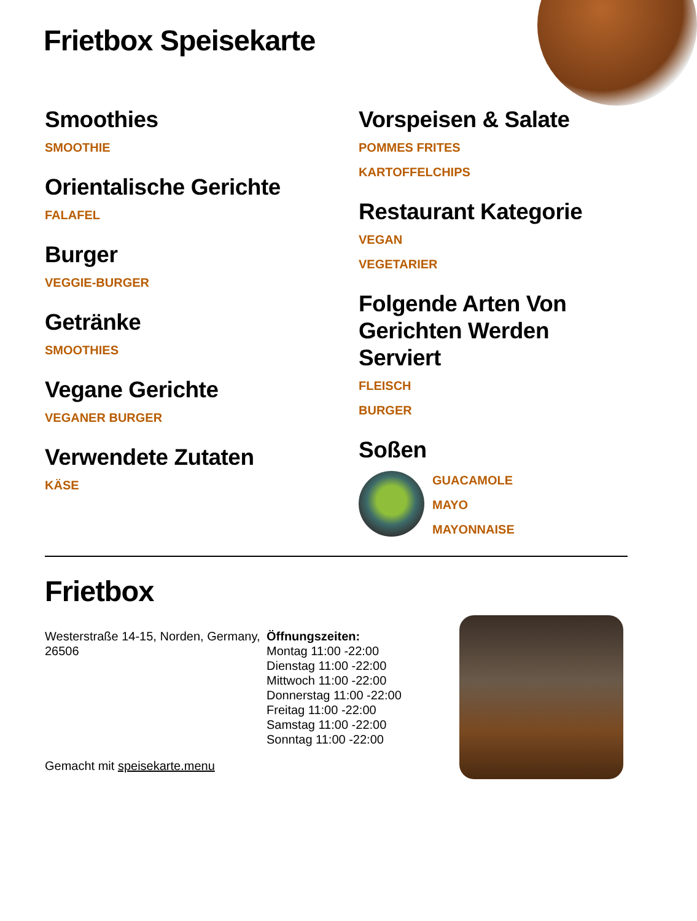Frietbox Speisekarte
Smoothies
SMOOTHIE
Orientalische Gerichte
FALAFEL
Burger
VEGGIE-BURGER
Getränke
SMOOTHIES
Vegane Gerichte
VEGANER BURGER
Verwendete Zutaten
KÄSE
Vorspeisen & Salate
POMMES FRITES
KARTOFFELCHIPS
Restaurant Kategorie
VEGAN
VEGETARIER
Folgende Arten Von Gerichten Werden Serviert
FLEISCH
BURGER
Soßen
GUACAMOLE
MAYO
MAYONNAISE
Frietbox
Westerstraße 14-15, Norden, Germany, 26506
Gemacht mit speisekarte.menu
Öffnungszeiten:
Montag 11:00 -22:00
Dienstag 11:00 -22:00
Mittwoch 11:00 -22:00
Donnerstag 11:00 -22:00
Freitag 11:00 -22:00
Samstag 11:00 -22:00
Sonntag 11:00 -22:00